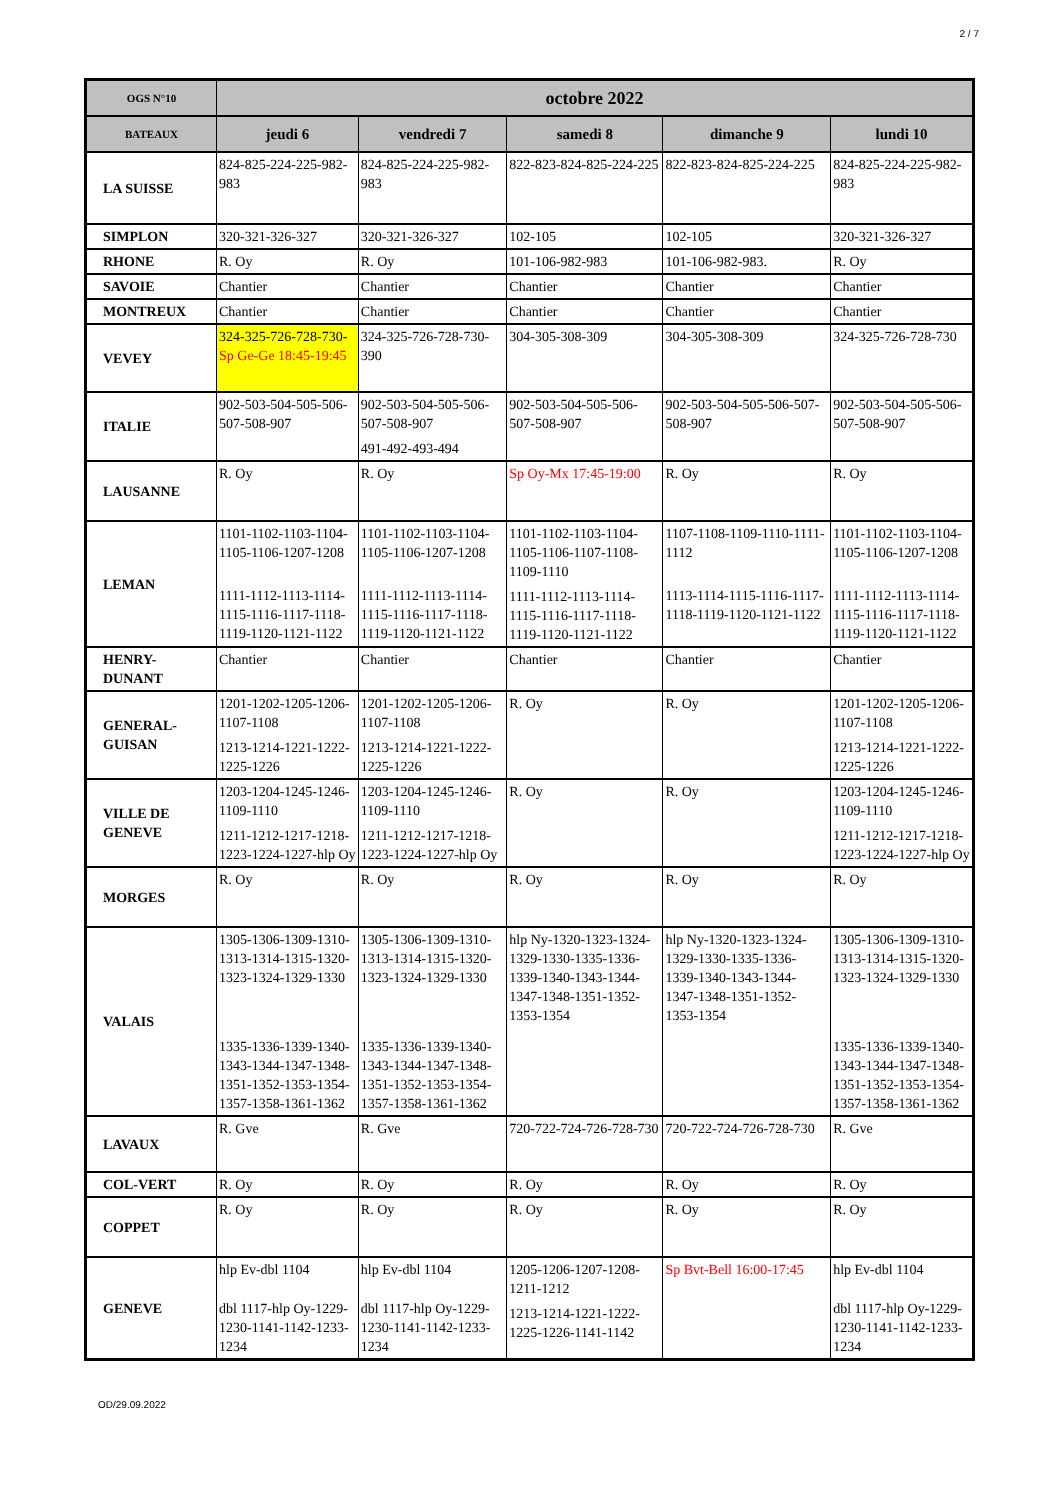2 / 7
| OGS N°10 | octobre 2022 | | | | |
| --- | --- | --- | --- | --- | --- |
| BATEAUX | jeudi 6 | vendredi 7 | samedi 8 | dimanche 9 | lundi 10 |
| LA SUISSE | 824-825-224-225-982-983 | 824-825-224-225-982-983 | 822-823-824-825-224-225 | 822-823-824-825-224-225 | 824-825-224-225-982-983 |
| SIMPLON | 320-321-326-327 | 320-321-326-327 | 102-105 | 102-105 | 320-321-326-327 |
| RHONE | R. Oy | R. Oy | 101-106-982-983 | 101-106-982-983. | R. Oy |
| SAVOIE | Chantier | Chantier | Chantier | Chantier | Chantier |
| MONTREUX | Chantier | Chantier | Chantier | Chantier | Chantier |
| VEVEY | 324-325-726-728-730- Sp Ge-Ge 18:45-19:45 | 324-325-726-728-730-390 | 304-305-308-309 | 304-305-308-309 | 324-325-726-728-730 |
| ITALIE | 902-503-504-505-506-507-508-907 | 902-503-504-505-506-507-508-907 491-492-493-494 | 902-503-504-505-506-507-508-907 | 902-503-504-505-506-507-508-907 | 902-503-504-505-506-507-508-907 |
| LAUSANNE | R. Oy | R. Oy | Sp Oy-Mx 17:45-19:00 | R. Oy | R. Oy |
| LEMAN | 1101-1102-1103-1104-1105-1106-1207-1208 1111-1112-1113-1114-1115-1116-1117-1118-1119-1120-1121-1122 | 1101-1102-1103-1104-1105-1106-1207-1208 1111-1112-1113-1114-1115-1116-1117-1118-1119-1120-1121-1122 | 1101-1102-1103-1104-1105-1106-1107-1108-1109-1110 1111-1112-1113-1114-1115-1116-1117-1118-1119-1120-1121-1122 | 1107-1108-1109-1110-1111-1112 1113-1114-1115-1116-1117-1118-1119-1120-1121-1122 | 1101-1102-1103-1104-1105-1106-1207-1208 1111-1112-1113-1114-1115-1116-1117-1118-1119-1120-1121-1122 |
| HENRY- DUNANT | Chantier | Chantier | Chantier | Chantier | Chantier |
| GENERAL- GUISAN | 1201-1202-1205-1206-1107-1108 1213-1214-1221-1222-1225-1226 | 1201-1202-1205-1206-1107-1108 1213-1214-1221-1222-1225-1226 | R. Oy | R. Oy | 1201-1202-1205-1206-1107-1108 1213-1214-1221-1222-1225-1226 |
| VILLE DE GENEVE | 1203-1204-1245-1246-1109-1110 1211-1212-1217-1218-1223-1224-1227-hlp Oy | 1203-1204-1245-1246-1109-1110 1211-1212-1217-1218-1223-1224-1227-hlp Oy | R. Oy | R. Oy | 1203-1204-1245-1246-1109-1110 1211-1212-1217-1218-1223-1224-1227-hlp Oy |
| MORGES | R. Oy | R. Oy | R. Oy | R. Oy | R. Oy |
| VALAIS | 1305-1306-1309-1310-1313-1314-1315-1320-1323-1324-1329-1330 1335-1336-1339-1340-1343-1344-1347-1348-1351-1352-1353-1354-1357-1358-1361-1362 | 1305-1306-1309-1310-1313-1314-1315-1320-1323-1324-1329-1330 1335-1336-1339-1340-1343-1344-1347-1348-1351-1352-1353-1354-1357-1358-1361-1362 | hlp Ny-1320-1323-1324-1329-1330-1335-1336-1339-1340-1343-1344-1347-1348-1351-1352-1353-1354 | hlp Ny-1320-1323-1324-1329-1330-1335-1336-1339-1340-1343-1344-1347-1348-1351-1352-1353-1354 | 1305-1306-1309-1310-1313-1314-1315-1320-1323-1324-1329-1330 1335-1336-1339-1340-1343-1344-1347-1348-1351-1352-1353-1354-1357-1358-1361-1362 |
| LAVAUX | R. Gve | R. Gve | 720-722-724-726-728-730 | 720-722-724-726-728-730 | R. Gve |
| COL-VERT | R. Oy | R. Oy | R. Oy | R. Oy | R. Oy |
| COPPET | R. Oy | R. Oy | R. Oy | R. Oy | R. Oy |
| GENEVE | hlp Ev-dbl 1104 dbl 1117-hlp Oy-1229-1230-1141-1142-1233-1234 | hlp Ev-dbl 1104 dbl 1117-hlp Oy-1229-1230-1141-1142-1233-1234 | 1205-1206-1207-1208-1211-1212 1213-1214-1221-1222-1225-1226-1141-1142 | Sp Bvt-Bell 16:00-17:45 | hlp Ev-dbl 1104 dbl 1117-hlp Oy-1229-1230-1141-1142-1233-1234 |
OD/29.09.2022